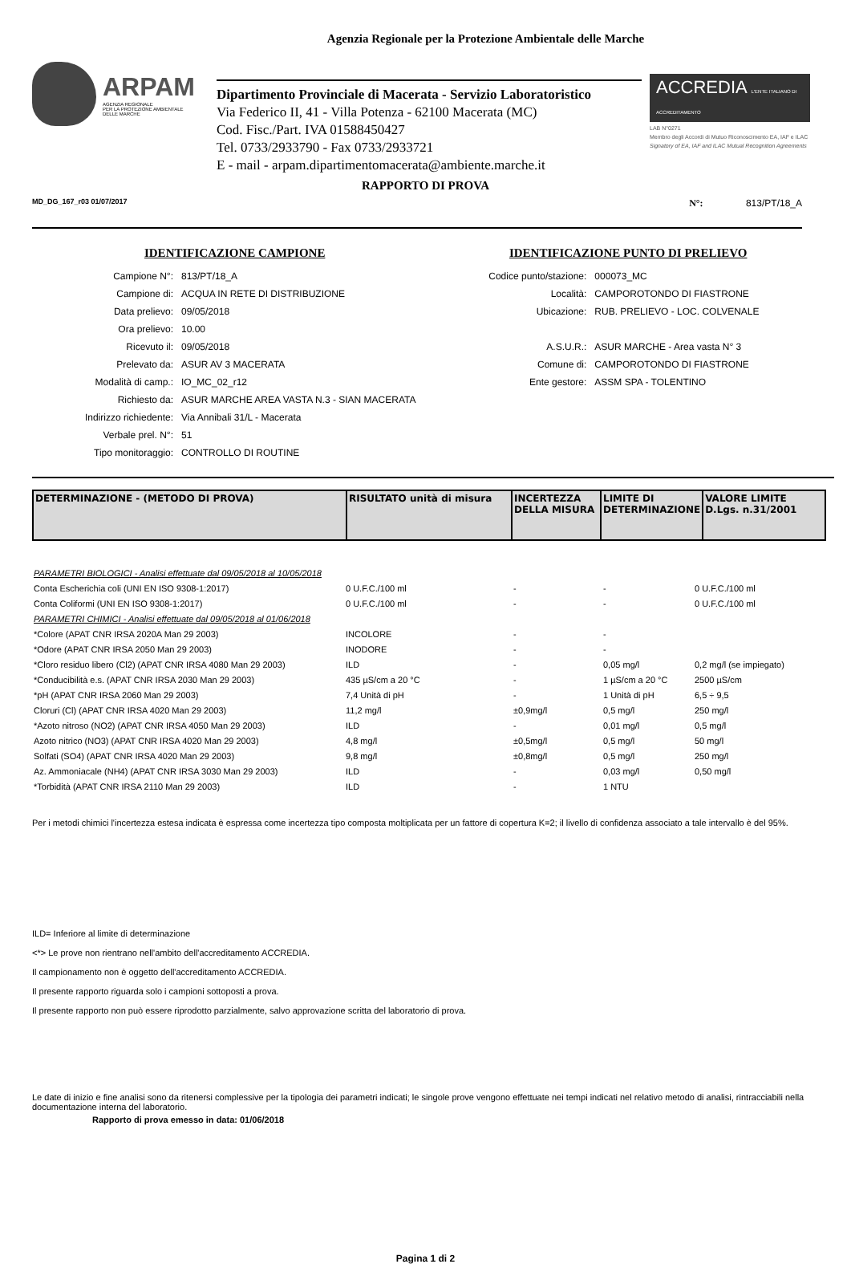Agenzia Regionale per la Protezione Ambientale delle Marche
ARPAM
AGENZIA REGIONALE
PER LA PROTEZIONE AMBIENTALE
DELLE MARCHE
Dipartimento Provinciale di Macerata - Servizio Laboratoristico
Via Federico II, 41 - Villa Potenza - 62100 Macerata (MC)
Cod. Fisc./Part. IVA 01588450427
Tel. 0733/2933790 - Fax 0733/2933721
E - mail - arpam.dipartimentomacerata@ambiente.marche.it
ACCREDIA L'ENTE ITALIANO DI ACCREDITAMENTO
LAB N°0271
Membro degli Accordi di Mutuo Riconoscimento EA, IAF e ILAC
Signatory of EA, IAF and ILAC Mutual Recognition Agreements
RAPPORTO DI PROVA
MD_DG_167_r03 01/07/2017 N°: 813/PT/18_A
IDENTIFICAZIONE CAMPIONE
| Campione N°: | 813/PT/18_A |
| Campione di: | ACQUA IN RETE DI DISTRIBUZIONE |
| Data prelievo: | 09/05/2018 |
| Ora prelievo: | 10.00 |
| Ricevuto il: | 09/05/2018 |
| Prelevato da: | ASUR AV 3 MACERATA |
| Modalità di camp.: | IO_MC_02_r12 |
| Richiesto da: | ASUR MARCHE AREA VASTA N.3 - SIAN MACERATA |
| Indirizzo richiedente: | Via Annibali 31/L - Macerata |
| Verbale prel. N°: | 51 |
| Tipo monitoraggio: | CONTROLLO DI ROUTINE |
IDENTIFICAZIONE PUNTO DI PRELIEVO
| Codice punto/stazione: | 000073_MC |
| Località: | CAMPOROTONDO DI FIASTRONE |
| Ubicazione: | RUB. PRELIEVO - LOC. COLVENALE |
| A.S.U.R.: | ASUR MARCHE - Area vasta N° 3 |
| Comune di: | CAMPOROTONDO DI FIASTRONE |
| Ente gestore: | ASSM SPA - TOLENTINO |
| DETERMINAZIONE - (METODO DI PROVA) | RISULTATO unità di misura | INCERTEZZA DELLA MISURA | LIMITE DI DETERMINAZIONE | VALORE LIMITE D.Lgs. n.31/2001 |
| --- | --- | --- | --- | --- |
| PARAMETRI BIOLOGICI - Analisi effettuate dal 09/05/2018 al 10/05/2018 | | | | |
| Conta Escherichia coli (UNI EN ISO 9308-1:2017) | 0 U.F.C./100 ml | - | - | 0 U.F.C./100 ml |
| Conta Coliformi (UNI EN ISO 9308-1:2017) | 0 U.F.C./100 ml | - | - | 0 U.F.C./100 ml |
| PARAMETRI CHIMICI - Analisi effettuate dal 09/05/2018 al 01/06/2018 | | | | |
| *Colore (APAT CNR IRSA 2020A Man 29 2003) | INCOLORE | - | - | |
| *Odore (APAT CNR IRSA 2050 Man 29 2003) | INODORE | - | - | |
| *Cloro residuo libero (Cl2) (APAT CNR IRSA 4080 Man 29 2003) | ILD | - | 0,05 mg/l | 0,2 mg/l (se impiegato) |
| *Conducibilità e.s. (APAT CNR IRSA 2030 Man 29 2003) | 435 µS/cm a 20 °C | - | 1 µS/cm a 20 °C | 2500 µS/cm |
| *pH (APAT CNR IRSA 2060 Man 29 2003) | 7,4 Unità di pH | - | 1 Unità di pH | 6,5 ÷ 9,5 |
| Cloruri (Cl) (APAT CNR IRSA 4020 Man 29 2003) | 11,2 mg/l | ±0,9mg/l | 0,5 mg/l | 250 mg/l |
| *Azoto nitroso (NO2) (APAT CNR IRSA 4050 Man 29 2003) | ILD | - | 0,01 mg/l | 0,5 mg/l |
| Azoto nitrico (NO3) (APAT CNR IRSA 4020 Man 29 2003) | 4,8 mg/l | ±0,5mg/l | 0,5 mg/l | 50 mg/l |
| Solfati (SO4) (APAT CNR IRSA 4020 Man 29 2003) | 9,8 mg/l | ±0,8mg/l | 0,5 mg/l | 250 mg/l |
| Az. Ammoniacale (NH4) (APAT CNR IRSA 3030 Man 29 2003) | ILD | - | 0,03 mg/l | 0,50 mg/l |
| *Torbidità (APAT CNR IRSA 2110 Man 29 2003) | ILD | - | 1 NTU | |
Per i metodi chimici l'incertezza estesa indicata è espressa come incertezza tipo composta moltiplicata per un fattore di copertura K=2; il livello di confidenza associato a tale intervallo è del 95%.
ILD= Inferiore al limite di determinazione
<*> Le prove non rientrano nell'ambito dell'accreditamento ACCREDIA.
Il campionamento non è oggetto dell'accreditamento ACCREDIA.
Il presente rapporto riguarda solo i campioni sottoposti a prova.
Il presente rapporto non può essere riprodotto parzialmente, salvo approvazione scritta del laboratorio di prova.
Le date di inizio e fine analisi sono da ritenersi complessive per la tipologia dei parametri indicati; le singole prove vengono effettuate nei tempi indicati nel relativo metodo di analisi, rintracciabili nella documentazione interna del laboratorio.
Rapporto di prova emesso in data: 01/06/2018
Pagina 1 di 2